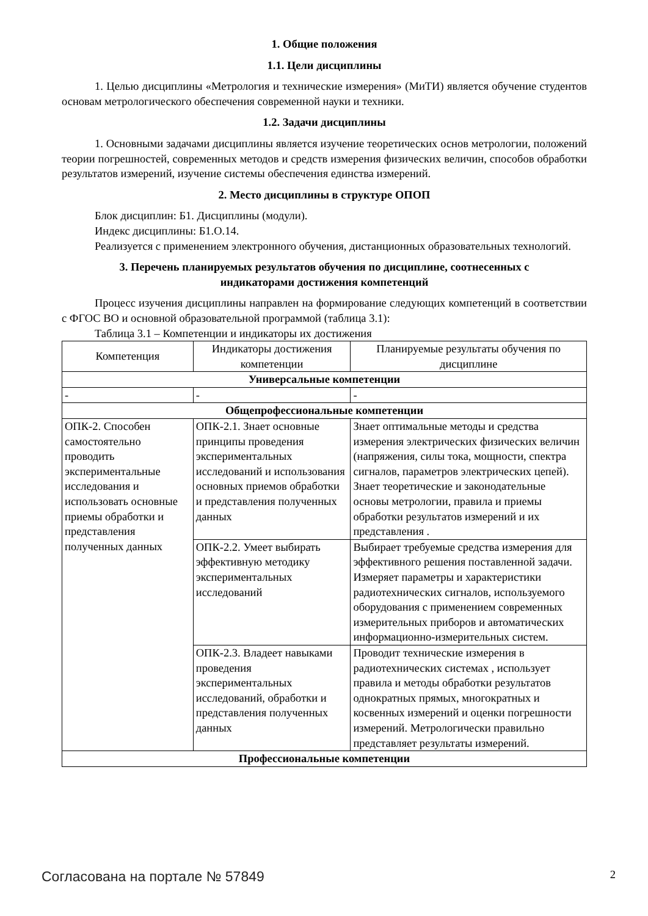1. Общие положения
1.1. Цели дисциплины
1. Целью дисциплины «Метрология и технические измерения» (МиТИ) является обучение студентов основам метрологического обеспечения современной науки и техники.
1.2. Задачи дисциплины
1. Основными задачами дисциплины является изучение теоретических основ метрологии, положений теории погрешностей, современных методов и средств измерения физических величин, способов обработки результатов измерений, изучение системы обеспечения единства измерений.
2. Место дисциплины в структуре ОПОП
Блок дисциплин: Б1. Дисциплины (модули).
Индекс дисциплины: Б1.О.14.
Реализуется с применением электронного обучения, дистанционных образовательных технологий.
3. Перечень планируемых результатов обучения по дисциплине, соотнесенных с
индикаторами достижения компетенций
Процесс изучения дисциплины направлен на формирование следующих компетенций в соответствии с ФГОС ВО и основной образовательной программой (таблица 3.1):
Таблица 3.1 – Компетенции и индикаторы их достижения
| Компетенция | Индикаторы достижения компетенции | Планируемые результаты обучения по дисциплине |
| --- | --- | --- |
| Универсальные компетенции | | |
| - | - | - |
| Общепрофессиональные компетенции | | |
| ОПК-2. Способен самостоятельно проводить экспериментальные исследования и использовать основные приемы обработки и представления полученных данных | ОПК-2.1. Знает основные принципы проведения экспериментальных исследований и использования основных приемов обработки и представления полученных данных | Знает оптимальные методы и средства измерения электрических физических величин (напряжения, силы тока, мощности, спектра сигналов, параметров электрических цепей). Знает теоретические и законодательные основы метрологии, правила и приемы обработки результатов измерений и их представления . |
| | ОПК-2.2. Умеет выбирать эффективную методику экспериментальных исследований | Выбирает требуемые средства измерения для эффективного решения поставленной задачи. Измеряет параметры и характеристики радиотехнических сигналов, используемого оборудования с применением современных измерительных приборов и автоматических информационно-измерительных систем. |
| | ОПК-2.3. Владеет навыками проведения экспериментальных исследований, обработки и представления полученных данных | Проводит технические измерения в радиотехнических системах , использует правила и методы обработки результатов однократных прямых, многократных и косвенных измерений и оценки погрешности измерений. Метрологически правильно представляет результаты измерений. |
| Профессиональные компетенции | | |
Согласована на портале № 57849 2